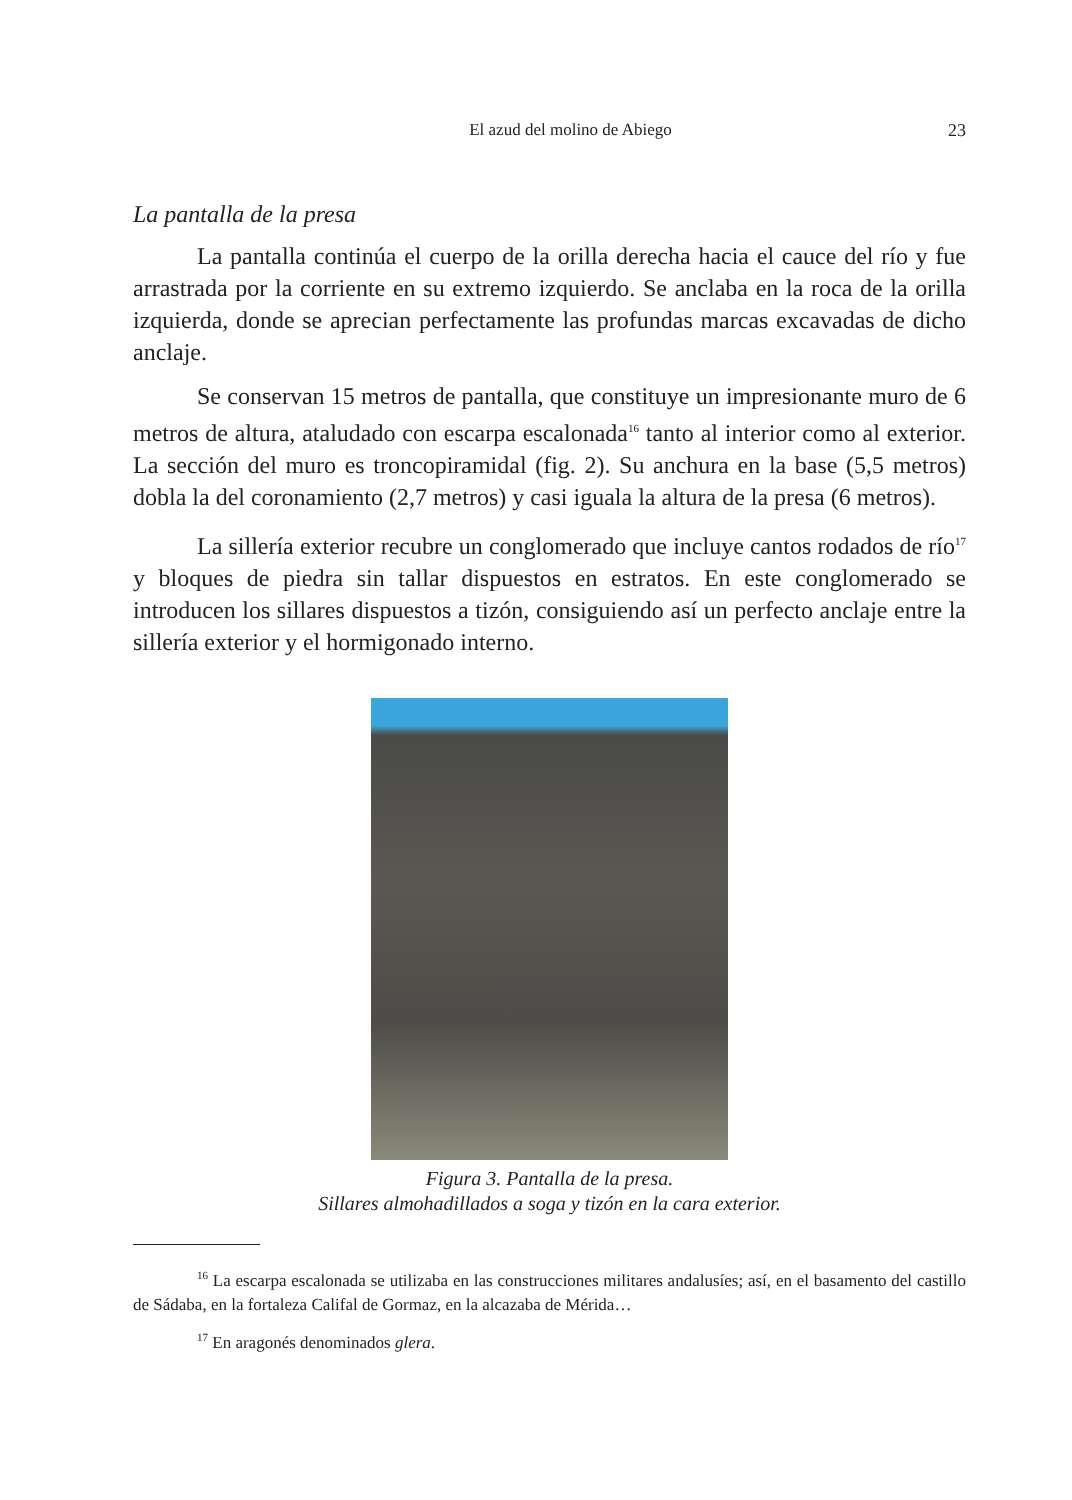El azud del molino de Abiego 23
La pantalla de la presa
La pantalla continúa el cuerpo de la orilla derecha hacia el cauce del río y fue arrastrada por la corriente en su extremo izquierdo. Se anclaba en la roca de la orilla izquierda, donde se aprecian perfectamente las profundas marcas excavadas de dicho anclaje.
Se conservan 15 metros de pantalla, que constituye un impresionante muro de 6 metros de altura, ataludado con escarpa escalonada<sup>16</sup> tanto al interior como al exterior. La sección del muro es troncopiramidal (fig. 2). Su anchura en la base (5,5 metros) dobla la del coronamiento (2,7 metros) y casi iguala la altura de la presa (6 metros).
La sillería exterior recubre un conglomerado que incluye cantos rodados de río<sup>17</sup> y bloques de piedra sin tallar dispuestos en estratos. En este conglomerado se introducen los sillares dispuestos a tizón, consiguiendo así un perfecto anclaje entre la sillería exterior y el hormigonado interno.
Figura 3. Pantalla de la presa.
Sillares almohadillados a soga y tizón en la cara exterior.
<sup>16</sup> La escarpa escalonada se utilizaba en las construcciones militares andalusíes; así, en el basamento del castillo de Sádaba, en la fortaleza Califal de Gormaz, en la alcazaba de Mérida…
<sup>17</sup> En aragonés denominados glera.